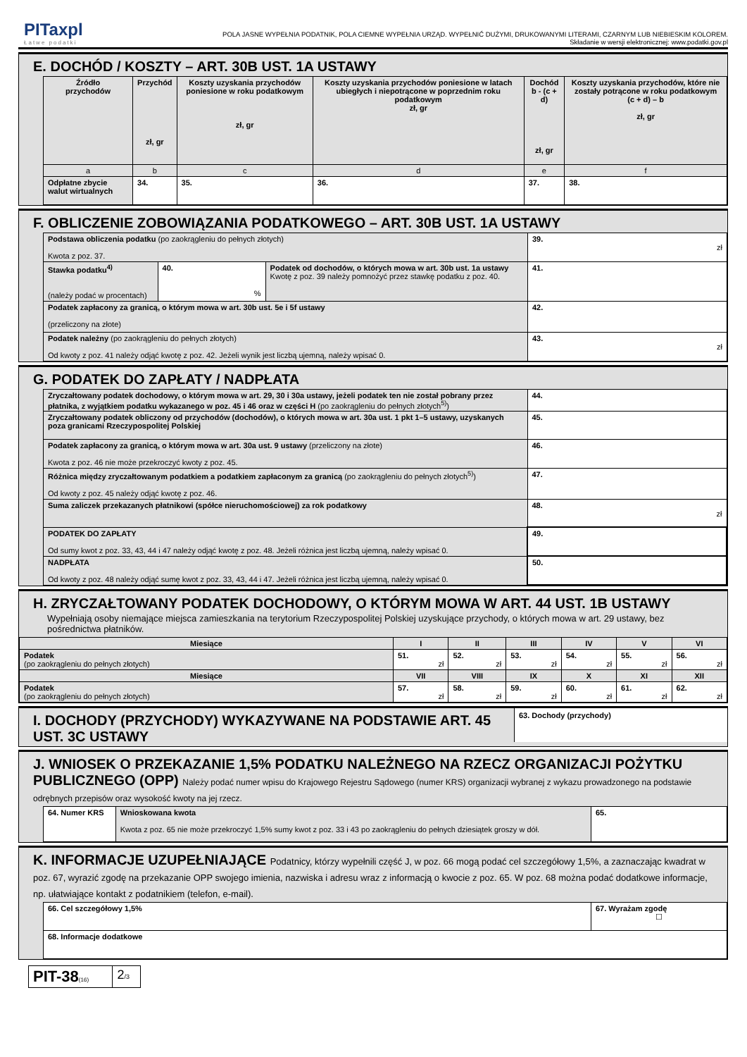PITaxpl
Łatwe podatki
POLA JASNE WYPEŁNIA PODATNIK, POLA CIEMNE WYPEŁNIA URZĄD. WYPEŁNIĆ DUŻYMI, DRUKOWANYMI LITERAMI, CZARNYM LUB NIEBIESKIM KOLOREM.
Składanie w wersji elektronicznej: www.podatki.gov.pl
E. DOCHÓD / KOSZTY – ART. 30B UST. 1A USTAWY
| Źródło przychodów | Przychód zł, gr | Koszty uzyskania przychodów poniesione w roku podatkowym zł, gr | Koszty uzyskania przychodów poniesione w latach ubiegłych i niepotrącone w poprzednim roku podatkowym zł, gr | Dochód b - (c + d) zł, gr | Koszty uzyskania przychodów, które nie zostały potrącone w roku podatkowym (c + d) – b zł, gr |
| --- | --- | --- | --- | --- | --- |
| a | b | c | d | e | f |
| Odpłatne zbycie walut wirtualnych | 34. | 35. | 36. | 37. | 38. |
F. OBLICZENIE ZOBOWIĄZANIA PODATKOWEGO – ART. 30B UST. 1A USTAWY
| Podstawa obliczenia podatku (po zaokrągleniu do pełnych złotych) Kwota z poz. 37. | | | 39. zł |
| Stawka podatku<sup>4)</sup> (należy podać w procentach) | 40. % | Podatek od dochodów, o których mowa w art. 30b ust. 1a ustawy Kwotę z poz. 39 należy pomnożyć przez stawkę podatku z poz. 40. | 41. |
| Podatek zapłacony za granicą, o którym mowa w art. 30b ust. 5e i 5f ustawy (przeliczony na złote) | | | 42. |
| Podatek należny (po zaokrągleniu do pełnych złotych) Od kwoty z poz. 41 należy odjąć kwotę z poz. 42. Jeżeli wynik jest liczbą ujemną, należy wpisać 0. | | | 43. zł |
G. PODATEK DO ZAPŁATY / NADPŁATA
| Zryczałtowany podatek dochodowy, o którym mowa w art. 29, 30 i 30a ustawy, jeżeli podatek ten nie został pobrany przez płatnika, z wyjątkiem podatku wykazanego w poz. 45 i 46 oraz w części H (po zaokrągleniu do pełnych złotych<sup>5)</sup>) | 44. |
| Zryczałtowany podatek obliczony od przychodów (dochodów), o których mowa w art. 30a ust. 1 pkt 1–5 ustawy, uzyskanych poza granicami Rzeczypospolitej Polskiej | 45. |
| Podatek zapłacony za granicą, o którym mowa w art. 30a ust. 9 ustawy (przeliczony na złote) Kwota z poz. 46 nie może przekroczyć kwoty z poz. 45. | 46. |
| Różnica między zryczałtowanym podatkiem a podatkiem zapłaconym za granicą (po zaokrągleniu do pełnych złotych<sup>5)</sup>) Od kwoty z poz. 45 należy odjąć kwotę z poz. 46. | 47. |
| Suma zaliczek przekazanych płatnikowi (spółce nieruchomościowej) za rok podatkowy | 48. zł |
| PODATEK DO ZAPŁATY Od sumy kwot z poz. 33, 43, 44 i 47 należy odjąć kwotę z poz. 48. Jeżeli różnica jest liczbą ujemną, należy wpisać 0. | 49. |
| NADPŁATA Od kwoty z poz. 48 należy odjąć sumę kwot z poz. 33, 43, 44 i 47. Jeżeli różnica jest liczbą ujemną, należy wpisać 0. | 50. |
H. ZRYCZAŁTOWANY PODATEK DOCHODOWY, O KTÓRYM MOWA W ART. 44 UST. 1B USTAWY
Wypełniają osoby niemające miejsca zamieszkania na terytorium Rzeczypospolitej Polskiej uzyskujące przychody, o których mowa w art. 29 ustawy, bez pośrednictwa płatników.
| Miesiące | I | II | III | IV | V | VI |
| --- | --- | --- | --- | --- | --- | --- |
| Podatek (po zaokrągleniu do pełnych złotych) | 51. zł | 52. zł | 53. zł | 54. zł | 55. zł | 56. zł |
| Miesiące | VII | VIII | IX | X | XI | XII |
| Podatek (po zaokrągleniu do pełnych złotych) | 57. zł | 58. zł | 59. zł | 60. zł | 61. zł | 62. zł |
I. DOCHODY (PRZYCHODY) WYKAZYWANE NA PODSTAWIE ART. 45 UST. 3C USTAWY
63. Dochody (przychody)
J. WNIOSEK O PRZEKAZANIE 1,5% PODATKU NALEŻNEGO NA RZECZ ORGANIZACJI POŻYTKU PUBLICZNEGO (OPP) Należy podać numer wpisu do Krajowego Rejestru Sądowego (numer KRS) organizacji wybranej z wykazu prowadzonego na podstawie odrębnych przepisów oraz wysokość kwoty na jej rzecz.
| 64. Numer KRS | Wnioskowana kwota Kwota z poz. 65 nie może przekroczyć 1,5% sumy kwot z poz. 33 i 43 po zaokrągleniu do pełnych dziesiątek groszy w dół. | 65. |
K. INFORMACJE UZUPEŁNIAJĄCE Podatnicy, którzy wypełnili część J, w poz. 66 mogą podać cel szczegółowy 1,5%, a zaznaczając kwadrat w poz. 67, wyrazić zgodę na przekazanie OPP swojego imienia, nazwiska i adresu wraz z informacją o kwocie z poz. 65. W poz. 68 można podać dodatkowe informacje, np. ułatwiające kontakt z podatnikiem (telefon, e-mail).
| 66. Cel szczegółowy 1,5% | 67. Wyrażam zgodę ☐ |
| 68. Informacje dodatkowe | |
| PIT-38 (16) | 2 /3 |